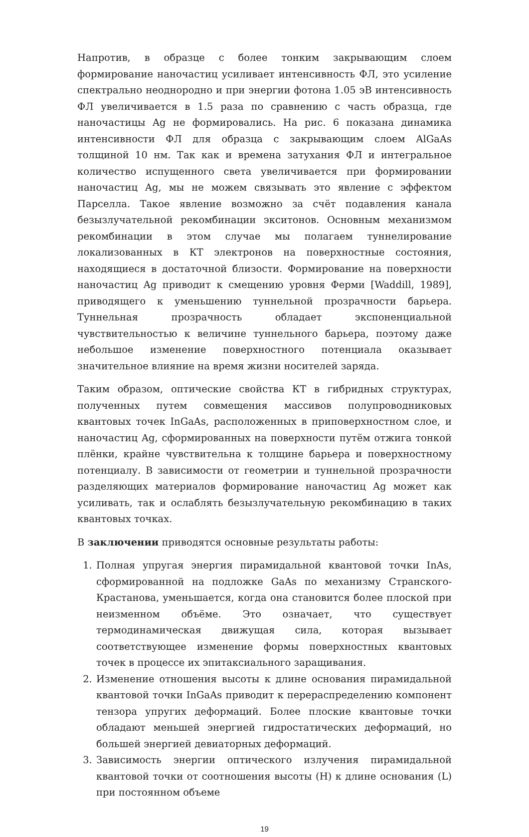Напротив, в образце с более тонким закрывающим слоем формирование наночастиц усиливает интенсивность ФЛ, это усиление спектрально неоднородно и при энергии фотона 1.05 эВ интенсивность ФЛ увеличивается в 1.5 раза по сравнению с часть образца, где наночастицы Ag не формировались. На рис. 6 показана динамика интенсивности ФЛ для образца с закрывающим слоем AlGaAs толщиной 10 нм. Так как и времена затухания ФЛ и интегральное количество испущенного света увеличивается при формировании наночастиц Ag, мы не можем связывать это явление с эффектом Парселла. Такое явление возможно за счёт подавления канала безызлучательной рекомбинации экситонов. Основным механизмом рекомбинации в этом случае мы полагаем туннелирование локализованных в КТ электронов на поверхностные состояния, находящиеся в достаточной близости. Формирование на поверхности наночастиц Ag приводит к смещению уровня Ферми [Waddill, 1989], приводящего к уменьшению туннельной прозрачности барьера. Туннельная прозрачность обладает экспоненциальной чувствительностью к величине туннельного барьера, поэтому даже небольшое изменение поверхностного потенциала оказывает значительное влияние на время жизни носителей заряда.
Таким образом, оптические свойства КТ в гибридных структурах, полученных путем совмещения массивов полупроводниковых квантовых точек InGaAs, расположенных в приповерхностном слое, и наночастиц Ag, сформированных на поверхности путём отжига тонкой плёнки, крайне чувствительна к толщине барьера и поверхностному потенциалу. В зависимости от геометрии и туннельной прозрачности разделяющих материалов формирование наночастиц Ag может как усиливать, так и ослаблять безызлучательную рекомбинацию в таких квантовых точках.
В заключении приводятся основные результаты работы:
1. Полная упругая энергия пирамидальной квантовой точки InAs, сформированной на подложке GaAs по механизму Странского-Крастанова, уменьшается, когда она становится более плоской при неизменном объёме. Это означает, что существует термодинамическая движущая сила, которая вызывает соответствующее изменение формы поверхностных квантовых точек в процессе их эпитаксиального заращивания.
2. Изменение отношения высоты к длине основания пирамидальной квантовой точки InGaAs приводит к перераспределению компонент тензора упругих деформаций. Более плоские квантовые точки обладают меньшей энергией гидростатических деформаций, но большей энергией девиаторных деформаций.
3. Зависимость энергии оптического излучения пирамидальной квантовой точки от соотношения высоты (H) к длине основания (L) при постоянном объеме
19